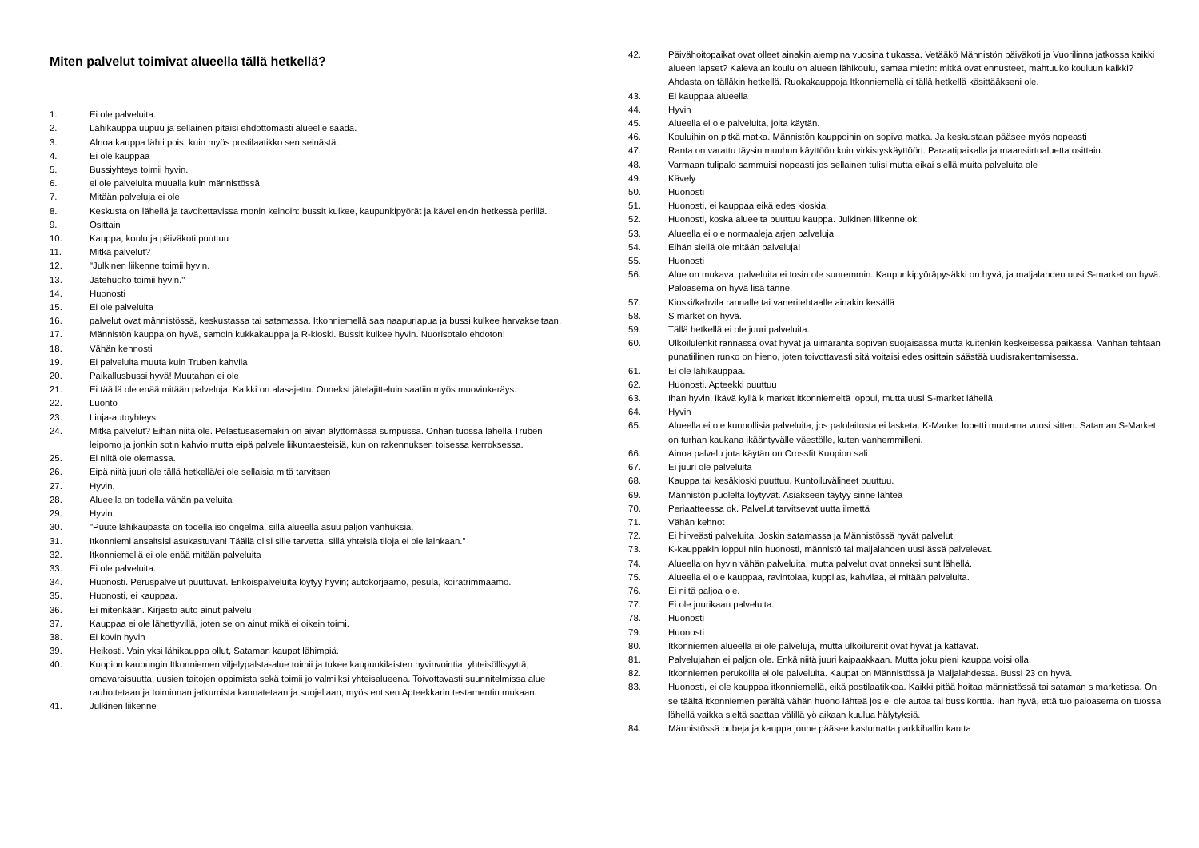Miten palvelut toimivat alueella tällä hetkellä?
1. Ei ole palveluita.
2. Lähikauppa uupuu ja sellainen pitäisi ehdottomasti alueelle saada.
3. Alnoa kauppa lähti pois, kuin myös postilaatikko sen seinästä.
4. Ei ole kauppaa
5. Bussiyhteys toimii hyvin.
6. ei ole palveluita muualla kuin männistössä
7. Mitään palveluja ei ole
8. Keskusta on lähellä ja tavoitettavissa monin keinoin: bussit kulkee, kaupunkipyörät ja kävellenkin hetkessä perillä.
9. Osittain
10. Kauppa, koulu ja päiväkoti puuttuu
11. Mitkä palvelut?
12. "Julkinen liikenne toimii hyvin.
13. Jätehuolto toimii hyvin."
14. Huonosti
15. Ei ole palveluita
16. palvelut ovat männistössä, keskustassa tai satamassa. Itkonniemellä saa naapuriapua ja bussi kulkee harvakseltaan.
17. Männistön kauppa on hyvä, samoin kukkakauppa ja R-kioski. Bussit kulkee hyvin. Nuorisotalo ehdoton!
18. Vähän kehnosti
19. Ei palveluita muuta kuin Truben kahvila
20. Paikallusbussi hyvä! Muutahan ei ole
21. Ei täällä ole enää mitään palveluja. Kaikki on alasajettu. Onneksi jätelajitteluin saatiin myös muovinkeräys.
22. Luonto
23. Linja-autoyhteys
24. Mitkä palvelut? Eihän niitä ole. Pelastusasemakin on aivan älyttömässä sumpussa. Onhan tuossa lähellä Truben leipomo ja jonkin sotin kahvio mutta eipä palvele liikuntaesteisiä, kun on rakennuksen toisessa kerroksessa.
25. Ei niitä ole olemassa.
26. Eipä niitä juuri ole tällä hetkellä/ei ole sellaisia mitä tarvitsen
27. Hyvin.
28. Alueella on todella vähän palveluita
29. Hyvin.
30. "Puute lähikaupasta on todella iso ongelma, sillä alueella asuu paljon vanhuksia.
31. Itkonniemi ansaitsisi asukastuvan! Täällä olisi sille tarvetta, sillä yhteisiä tiloja ei ole lainkaan."
32. Itkonniemellä ei ole enää mitään palveluita
33. Ei ole palveluita.
34. Huonosti. Peruspalvelut puuttuvat. Erikoispalveluita löytyy hyvin; autokorjaamo, pesula, koiratrimmaamo.
35. Huonosti, ei kauppaa.
36. Ei mitenkään. Kirjasto auto ainut palvelu
37. Kauppaa ei ole lähettyvillä, joten se on ainut mikä ei oikein toimi.
38. Ei kovin hyvin
39. Heikosti. Vain yksi lähikauppa ollut, Sataman kaupat lähimpiä.
40. Kuopion kaupungin Itkonniemen viljelypalsta-alue toimii ja tukee kaupunkilaisten hyvinvointia, yhteisöllisyyttä, omavaraisuutta, uusien taitojen oppimista sekä toimii jo valmiiksi yhteisalueena. Toivottavasti suunnitelmissa alue rauhoitetaan ja toiminnan jatkumista kannatetaan ja suojellaan, myös entisen Apteekkarin testamentin mukaan.
41. Julkinen liikenne
42. Päivähoitopaikat ovat olleet ainakin aiempina vuosina tiukassa. Vetääkö Männistön päiväkoti ja Vuorilinna jatkossa kaikki alueen lapset? Kalevalan koulu on alueen lähikoulu, samaa mietin: mitkä ovat ennusteet, mahtuuko kouluun kaikki? Ahdasta on tälläkin hetkellä. Ruokakauppoja Itkonniemellä ei tällä hetkellä käsittääkseni ole.
43. Ei kauppaa alueella
44. Hyvin
45. Alueella ei ole palveluita, joita käytän.
46. Kouluihin on pitkä matka. Männistön kauppoihin on sopiva matka. Ja keskustaan pääsee myös nopeasti
47. Ranta on varattu täysin muuhun käyttöön kuin virkistyskäyttöön. Paraatipaikalla ja maansiirtoaluetta osittain.
48. Varmaan tulipalo sammuisi nopeasti jos sellainen tulisi mutta eikai siellä muita palveluita ole
49. Kävely
50. Huonosti
51. Huonosti, ei kauppaa eikä edes kioskia.
52. Huonosti, koska alueelta puuttuu kauppa. Julkinen liikenne ok.
53. Alueella ei ole normaaleja arjen palveluja
54. Eihän siellä ole mitään palveluja!
55. Huonosti
56. Alue on mukava, palveluita ei tosin ole suuremmin. Kaupunkipyöräpysäkki on hyvä, ja maljalahden uusi S-market on hyvä. Paloasema on hyvä lisä tänne.
57. Kioski/kahvila rannalle tai vaneritehtaalle ainakin kesällä
58. S market on hyvä.
59. Tällä hetkellä ei ole juuri palveluita.
60. Ulkoilulenkit rannassa ovat hyvät ja uimaranta sopivan suojaisassa mutta kuitenkin keskeisessä paikassa. Vanhan tehtaan punatiilinen runko on hieno, joten toivottavasti sitä voitaisi edes osittain säästää uudisrakentamisessa.
61. Ei ole lähikauppaa.
62. Huonosti. Apteekki puuttuu
63. Ihan hyvin, ikävä kyllä k market itkonniemeltä loppui, mutta uusi S-market lähellä
64. Hyvin
65. Alueella ei ole kunnollisia palveluita, jos palolaitosta ei lasketa. K-Market lopetti muutama vuosi sitten. Sataman S-Market on turhan kaukana ikääntyvälle väestölle, kuten vanhemmilleni.
66. Ainoa palvelu jota käytän on Crossfit Kuopion sali
67. Ei juuri ole palveluita
68. Kauppa tai kesäkioski puuttuu. Kuntoiluvälineet puuttuu.
69. Männistön puolelta löytyvät. Asiakseen täytyy sinne lähteä
70. Periaatteessa ok. Palvelut tarvitsevat uutta ilmettä
71. Vähän kehnot
72. Ei hirveästi palveluita. Joskin satamassa ja Männistössä hyvät palvelut.
73. K-kauppakin loppui niin huonosti, männistö tai maljalahden uusi ässä palvelevat.
74. Alueella on hyvin vähän palveluita, mutta palvelut ovat onneksi suht lähellä.
75. Alueella ei ole kauppaa, ravintolaa, kuppilas, kahvilaa, ei mitään palveluita.
76. Ei niitä paljoa ole.
77. Ei ole juurikaan palveluita.
78. Huonosti
79. Huonosti
80. Itkonniemen alueella ei ole palveluja, mutta ulkoilureitit ovat hyvät ja kattavat.
81. Palvelujahan ei paljon ole. Enkä niitä juuri kaipaakkaan. Mutta joku pieni kauppa voisi olla.
82. Itkonniemen perukoilla ei ole palveluita. Kaupat on Männistössä ja Maljalahdessa. Bussi 23 on hyvä.
83. Huonosti, ei ole kauppaa itkonniemellä, eikä postilaatikkoa. Kaikki pitää hoitaa männistössä tai sataman s marketissa. On se täältä itkonniemen perältä vähän huono lähteä jos ei ole autoa tai bussikorttia. Ihan hyvä, että tuo paloasema on tuossa lähellä vaikka sieltä saattaa välillä yö aikaan kuulua hälytyksiä.
84. Männistössä pubeja ja kauppa jonne pääsee kastumatta parkkihallin kautta